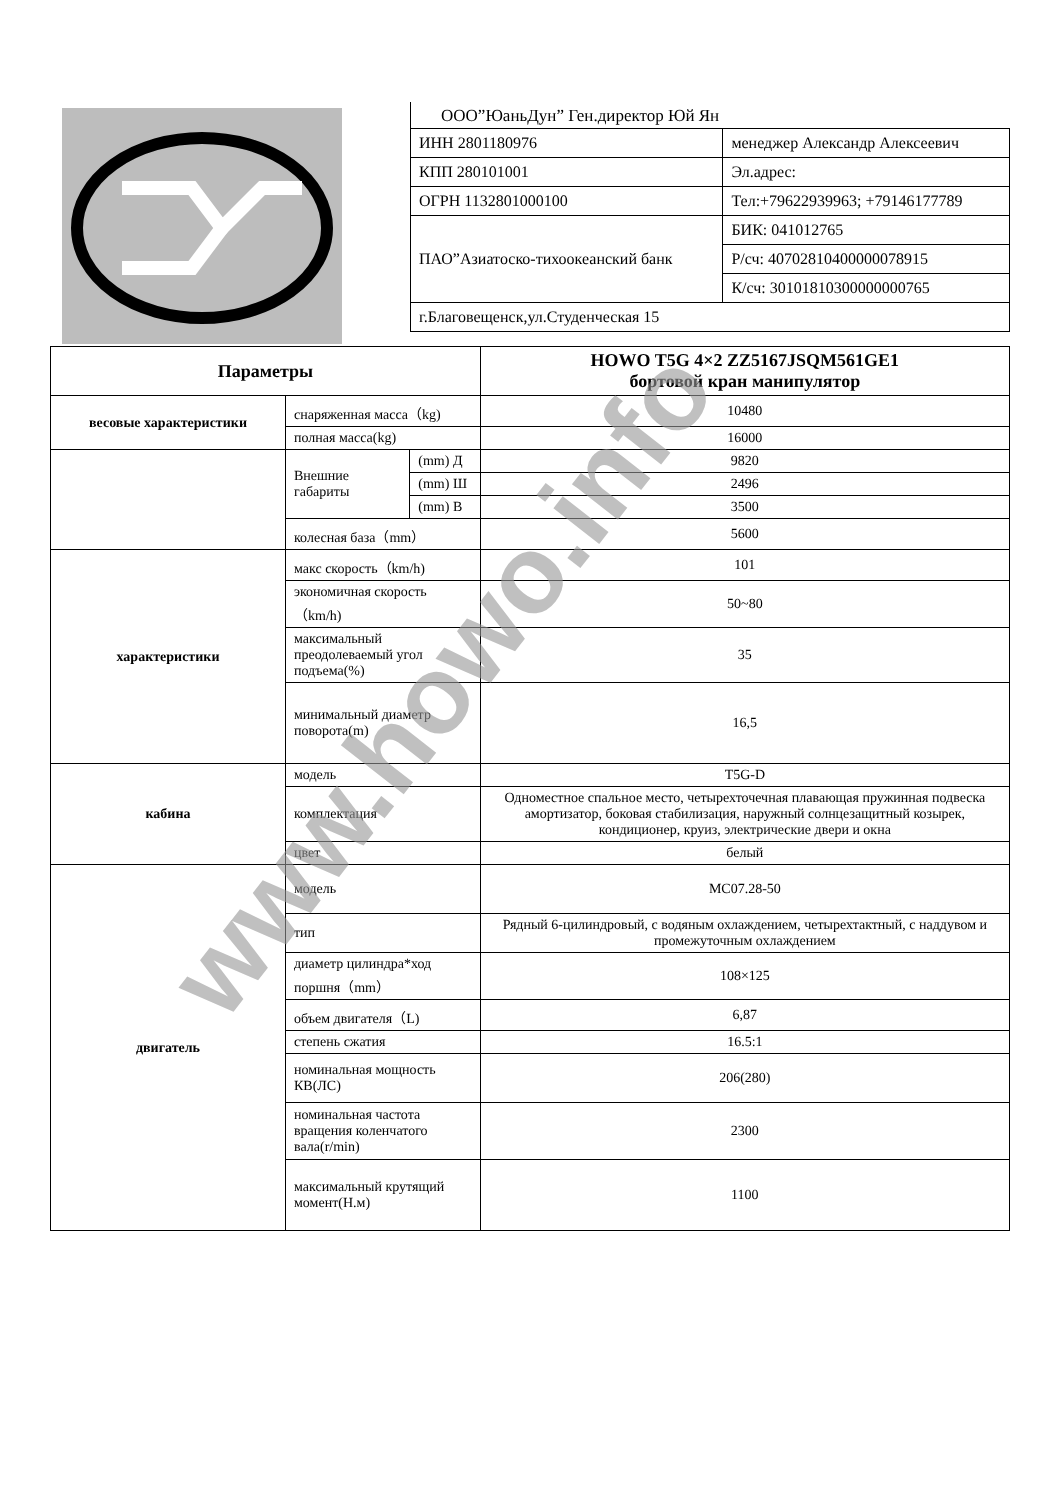ООО”ЮаньДун” Ген.директор Юй Ян
| ИНН 2801180976 | менеджер Александр Алексеевич |
| КПП 280101001 | Эл.адрес: |
| ОГРН 1132801000100 | Тел:+79622939963; +79146177789 |
| ПАО”Азиатоско-тихоокеанский банк | БИК: 041012765 |
| | Р/сч: 40702810400000078915 |
| | К/сч: 30101810300000000765 |
| г.Благовещенск,ул.Студенческая 15 | |
| Параметры | | | HOWO T5G 4×2 ZZ5167JSQM561GE1 бортовой кран манипулятор |
| --- | --- | --- | --- |
| весовые характеристики | снаряженная масса（kg) | | 10480 |
| | полная масса(kg) | | 16000 |
| | Внешние габариты | (mm) Д | 9820 |
| | | (mm) Ш | 2496 |
| | | (mm) В | 3500 |
| | колесная база（mm） | | 5600 |
| характеристики | макс скорость（km/h) | | 101 |
| | экономичная скорость（km/h) | | 50~80 |
| | максимальный преодолеваемый угол подъема(%) | | 35 |
| | минимальный диаметр поворота(m) | | 16,5 |
| кабина | модель | | T5G-D |
| | комплектация | | Одноместное спальное место, четырехточечная плавающая пружинная подвеска амортизатор, боковая стабилизация, наружный солнцезащитный козырек, кондиционер, круиз, электрические двери и окна |
| | цвет | | белый |
| двигатель | модель | | MC07.28-50 |
| | тип | | Рядный 6-цилиндровый, с водяным охлаждением, четырехтактный, с наддувом и промежуточным охлаждением |
| | диаметр цилиндра*ход поршня（mm） | | 108×125 |
| | объем двигателя（L) | | 6,87 |
| | степень сжатия | | 16.5:1 |
| | номинальная мощность КВ(ЛС) | | 206(280) |
| | номинальная частота вращения коленчатого вала(r/min) | | 2300 |
| | максимальный крутящий момент(Н.м) | | 1100 |
www.howo.info